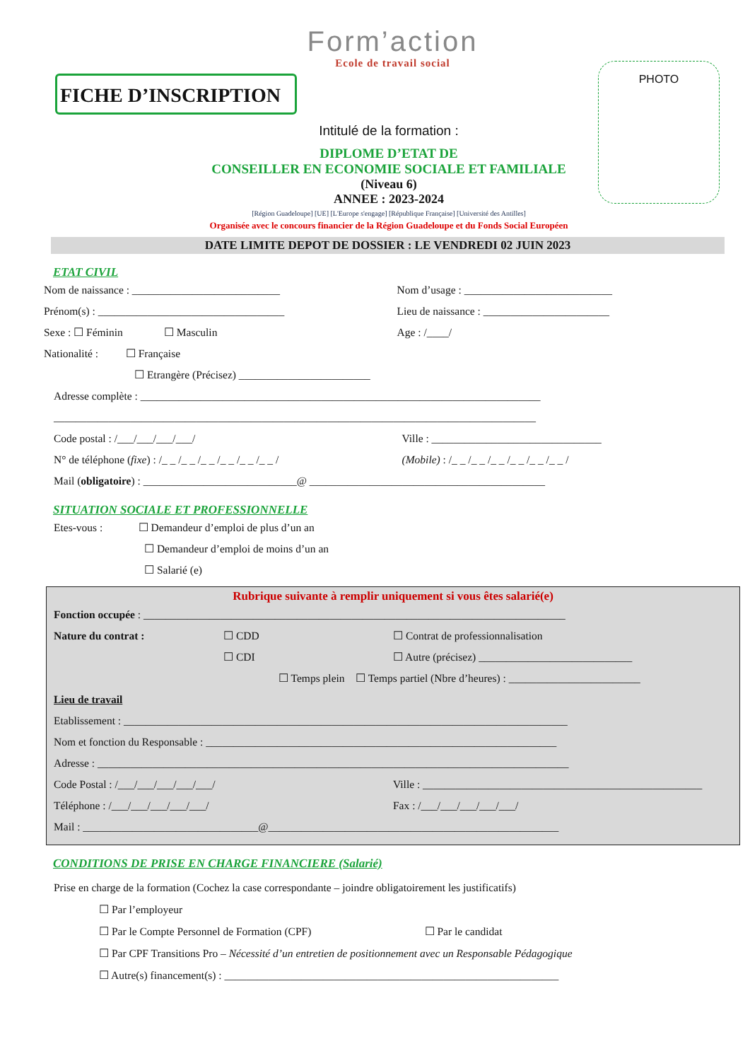Form’action
Ecole de travail social
FICHE D’INSCRIPTION
PHOTO
Intitulé de la formation :
DIPLOME D’ETAT DE
CONSEILLER EN ECONOMIE SOCIALE ET FAMILIALE
(Niveau 6)
ANNEE : 2023-2024
[Région Guadeloupe] [UE] [L'Europe s'engage] [République Française] [Université des Antilles]
Organisée avec le concours financier de la Région Guadeloupe et du Fonds Social Européen
DATE LIMITE DEPOT DE DOSSIER : LE VENDREDI 02 JUIN 2023
ETAT CIVIL
Nom de naissance : ___________________________
Nom d’usage : ___________________________
Prénom(s) : __________________________________
Lieu de naissance : _______________________
Sexe : ☐ Féminin ☐ Masculin
Age : /____/
Nationalité : ☐ Française
☐ Etrangère (Précisez) ________________________
Adresse complète : _________________________________________________________________________
________________________________________________________________________________________
Code postal : /___/___/___/___/
Ville : _______________________________
N° de téléphone (fixe) : /_ _ /_ _ /_ _ /_ _ /_ _ /_ _ /
(Mobile) : /_ _ /_ _ /_ _ /_ _ /_ _ /_ _ /
Mail (obligatoire) : ____________________________@ ___________________________________________
SITUATION SOCIALE ET PROFESSIONNELLE
Etes-vous : ☐ Demandeur d’emploi de plus d’un an
☐ Demandeur d’emploi de moins d’un an
☐ Salarié (e)
Rubrique suivante à remplir uniquement si vous êtes salarié(e)
Fonction occupée : _____________________________________________________________________________
Nature du contrat : ☐ CDD ☐ Contrat de professionnalisation
☐ CDI ☐ Autre (précisez) ____________________________
☐ Temps plein ☐ Temps partiel (Nbre d’heures) : ________________________
Lieu de travail
Etablissement : _________________________________________________________________________________
Nom et fonction du Responsable : ________________________________________________________________
Adresse : ______________________________________________________________________________________
Code Postal : /___/___/___/___/___/
Ville : ___________________________________________________
Téléphone : /___/___/___/___/___/
Fax : /___/___/___/___/___/
Mail : ________________________________@_____________________________________________________
CONDITIONS DE PRISE EN CHARGE FINANCIERE (Salarié)
Prise en charge de la formation (Cochez la case correspondante – joindre obligatoirement les justificatifs)
☐ Par l’employeur
☐ Par le Compte Personnel de Formation (CPF)
☐ Par le candidat
☐ Par CPF Transitions Pro – Nécessité d’un entretien de positionnement avec un Responsable Pédagogique
☐ Autre(s) financement(s) : _____________________________________________________________